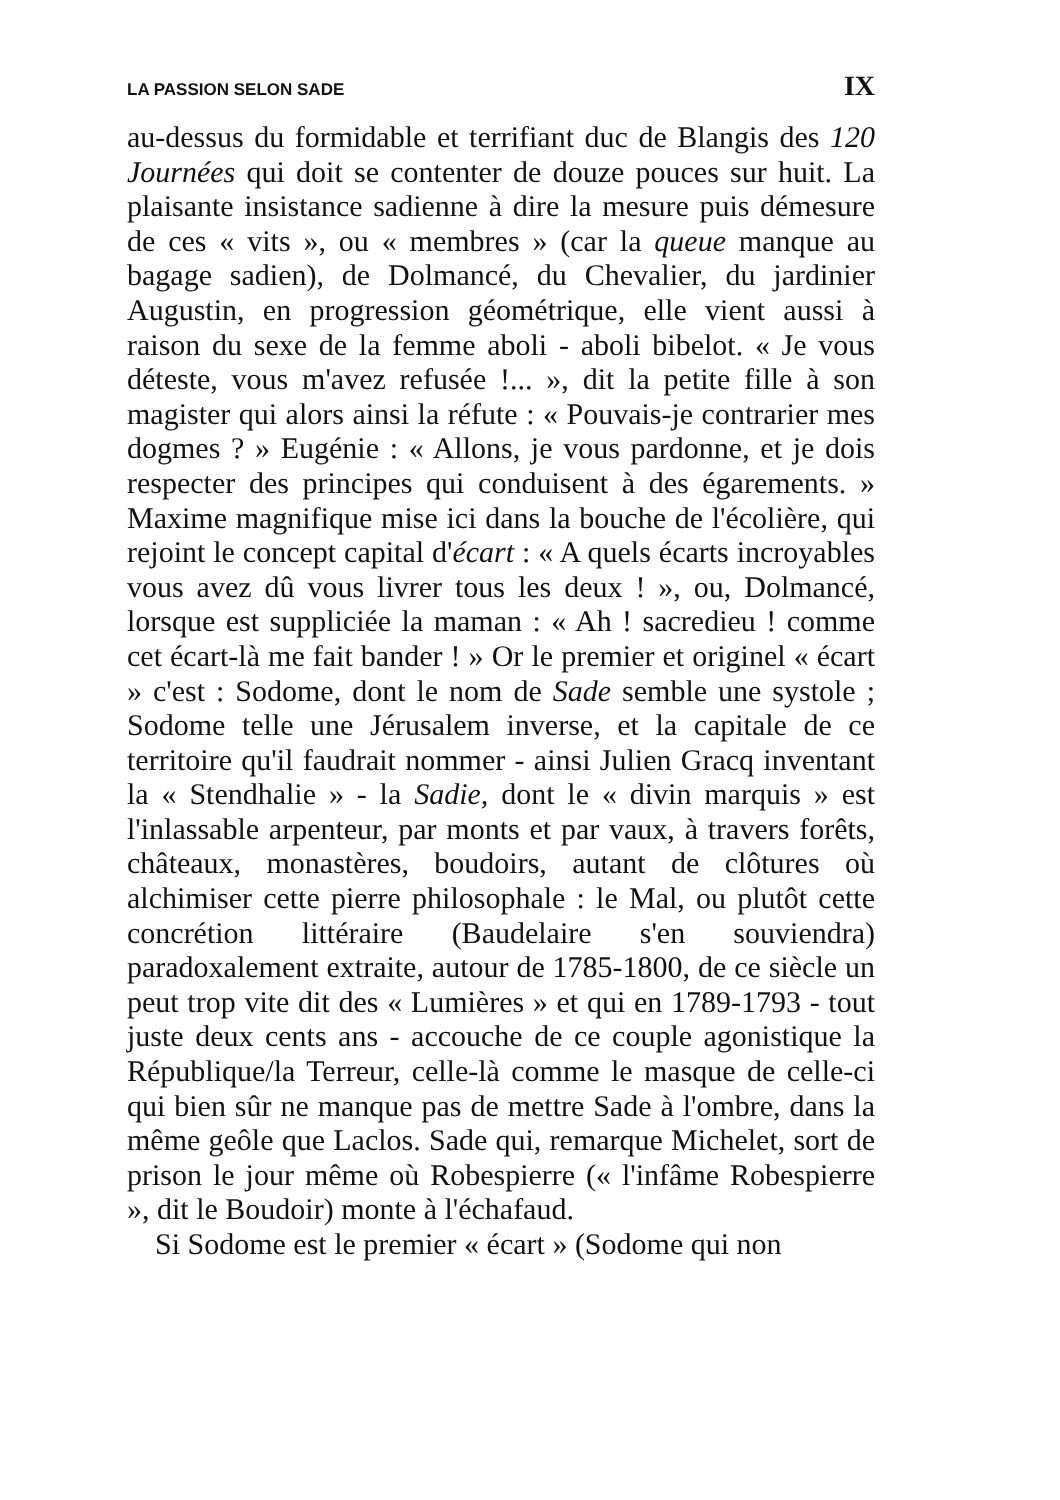LA PASSION SELON SADE IX
au-dessus du formidable et terrifiant duc de Blangis des 120 Journées qui doit se contenter de douze pouces sur huit. La plaisante insistance sadienne à dire la mesure puis démesure de ces « vits », ou « membres » (car la queue manque au bagage sadien), de Dolmancé, du Chevalier, du jardinier Augustin, en progression géométrique, elle vient aussi à raison du sexe de la femme aboli - aboli bibelot. « Je vous déteste, vous m'avez refusée !... », dit la petite fille à son magister qui alors ainsi la réfute : « Pouvais-je contrarier mes dogmes ? » Eugénie : « Allons, je vous pardonne, et je dois respecter des principes qui conduisent à des égarements. » Maxime magnifique mise ici dans la bouche de l'écolière, qui rejoint le concept capital d'écart : « A quels écarts incroyables vous avez dû vous livrer tous les deux ! », ou, Dolmancé, lorsque est suppliciée la maman : « Ah ! sacredieu ! comme cet écart-là me fait bander ! » Or le premier et originel « écart » c'est : Sodome, dont le nom de Sade semble une systole ; Sodome telle une Jérusalem inverse, et la capitale de ce territoire qu'il faudrait nommer - ainsi Julien Gracq inventant la « Stendhalie » - la Sadie, dont le « divin marquis » est l'inlassable arpenteur, par monts et par vaux, à travers forêts, châteaux, monastères, boudoirs, autant de clôtures où alchimiser cette pierre philosophale : le Mal, ou plutôt cette concrétion littéraire (Baudelaire s'en souviendra) paradoxalement extraite, autour de 1785-1800, de ce siècle un peut trop vite dit des « Lumières » et qui en 1789-1793 - tout juste deux cents ans - accouche de ce couple agonistique la République/la Terreur, celle-là comme le masque de celle-ci qui bien sûr ne manque pas de mettre Sade à l'ombre, dans la même geôle que Laclos. Sade qui, remarque Michelet, sort de prison le jour même où Robespierre (« l'infâme Robespierre », dit le Boudoir) monte à l'échafaud.
Si Sodome est le premier « écart » (Sodome qui non